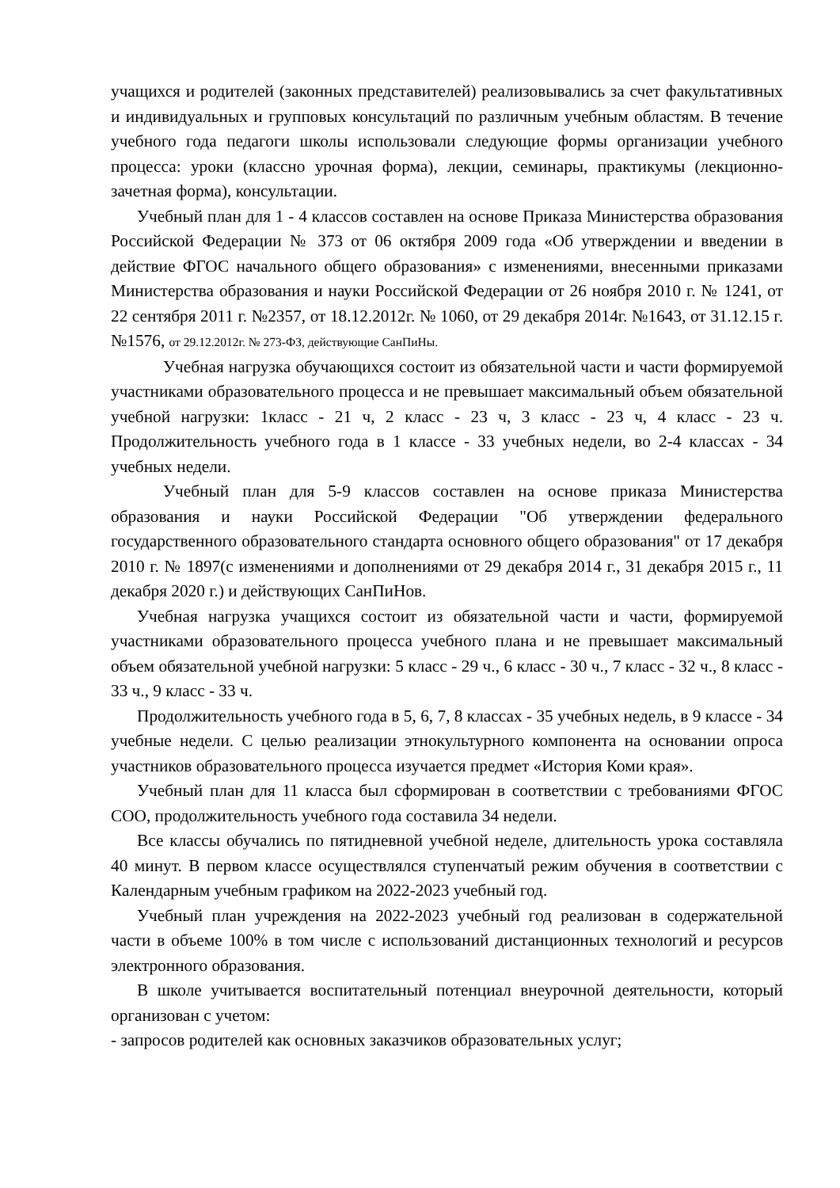учащихся и родителей (законных представителей) реализовывались за счет факультативных и индивидуальных и групповых консультаций по различным учебным областям. В течение учебного года педагоги школы использовали следующие формы организации учебного процесса: уроки (классно урочная форма), лекции, семинары, практикумы (лекционно-зачетная форма), консультации.
Учебный план для 1 - 4 классов составлен на основе Приказа Министерства образования Российской Федерации № 373 от 06 октября 2009 года «Об утверждении и введении в действие ФГОС начального общего образования» с изменениями, внесенными приказами Министерства образования и науки Российской Федерации от 26 ноября 2010 г. № 1241, от 22 сентября 2011 г. №2357, от 18.12.2012г. № 1060, от 29 декабря 2014г. №1643, от 31.12.15 г. №1576, от 29.12.2012г. № 273-ФЗ, действующие СанПиНы.
Учебная нагрузка обучающихся состоит из обязательной части и части формируемой участниками образовательного процесса и не превышает максимальный объем обязательной учебной нагрузки: 1класс - 21 ч, 2 класс - 23 ч, 3 класс - 23 ч, 4 класс - 23 ч. Продолжительность учебного года в 1 классе - 33 учебных недели, во 2-4 классах - 34 учебных недели.
Учебный план для 5-9 классов составлен на основе приказа Министерства образования и науки Российской Федерации "Об утверждении федерального государственного образовательного стандарта основного общего образования" от 17 декабря 2010 г. № 1897(с изменениями и дополнениями от 29 декабря 2014 г., 31 декабря 2015 г., 11 декабря 2020 г.) и действующих СанПиНов.
Учебная нагрузка учащихся состоит из обязательной части и части, формируемой участниками образовательного процесса учебного плана и не превышает максимальный объем обязательной учебной нагрузки: 5 класс - 29 ч., 6 класс - 30 ч., 7 класс - 32 ч., 8 класс - 33 ч., 9 класс - 33 ч.
Продолжительность учебного года в 5, 6, 7, 8 классах - 35 учебных недель, в 9 классе - 34 учебные недели. С целью реализации этнокультурного компонента на основании опроса участников образовательного процесса изучается предмет «История Коми края».
Учебный план для 11 класса был сформирован в соответствии с требованиями ФГОС СОО, продолжительность учебного года составила 34 недели.
Все классы обучались по пятидневной учебной неделе, длительность урока составляла 40 минут. В первом классе осуществлялся ступенчатый режим обучения в соответствии с Календарным учебным графиком на 2022-2023 учебный год.
Учебный план учреждения на 2022-2023 учебный год реализован в содержательной части в объеме 100% в том числе с использований дистанционных технологий и ресурсов электронного образования.
В школе учитывается воспитательный потенциал внеурочной деятельности, который организован с учетом:
- запросов родителей как основных заказчиков образовательных услуг;